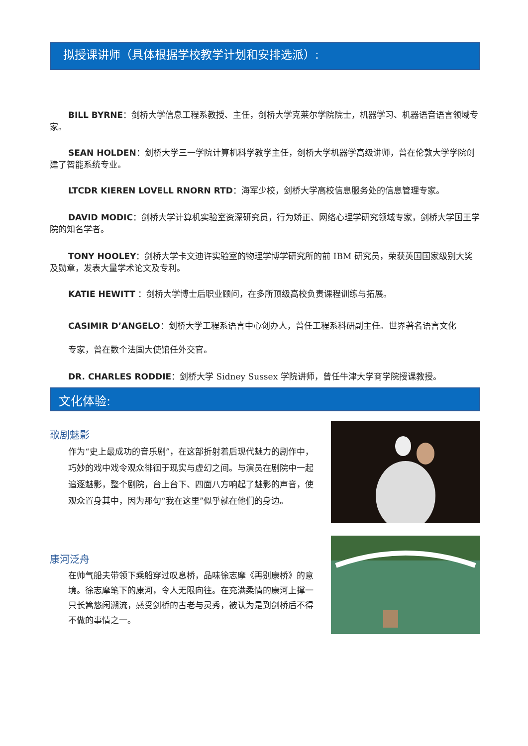拟授课讲师（具体根据学校教学计划和安排选派）:
BILL BYRNE：剑桥大学信息工程系教授、主任，剑桥大学克莱尔学院院士，机器学习、机器语音语言领域专家。
SEAN HOLDEN：剑桥大学三一学院计算机科学教学主任，剑桥大学机器学高级讲师，曾在伦敦大学学院创建了智能系统专业。
LTCDR KIEREN LOVELL RNORN RTD：海军少校，剑桥大学高校信息服务处的信息管理专家。
DAVID MODIC：剑桥大学计算机实验室资深研究员，行为矫正、网络心理学研究领域专家，剑桥大学国王学院的知名学者。
TONY HOOLEY：剑桥大学卡文迪许实验室的物理学博学研究所的前 IBM 研究员，荣获英国国家级别大奖及勋章，发表大量学术论文及专利。
KATIE HEWITT ：剑桥大学博士后职业顾问，在多所顶级高校负责课程训练与拓展。
CASIMIR D’ANGELO：剑桥大学工程系语言中心创办人，曾任工程系科研副主任。世界著名语言文化
专家，曾在数个法国大使馆任外交官。
DR. CHARLES RODDIE：剑桥大学 Sidney Sussex 学院讲师，曾任牛津大学商学院授课教授。
文化体验:
歌剧魅影
作为“史上最成功的音乐剧”，在这部折射着后现代魅力的剧作中，巧妙的戏中戏令观众徘徊于现实与虚幻之间。与演员在剧院中一起追逐魅影，整个剧院，台上台下、四面八方响起了魅影的声音，使观众置身其中，因为那句“我在这里”似乎就在他们的身边。
康河泛舟
在帅气船夫带领下乘船穿过叹息桥，品味徐志摩《再别康桥》的意境。徐志摩笔下的康河，令人无限向往。在充满柔情的康河上撑一只长篙悠闲溯流，感受剑桥的古老与灵秀，被认为是到剑桥后不得不做的事情之一。